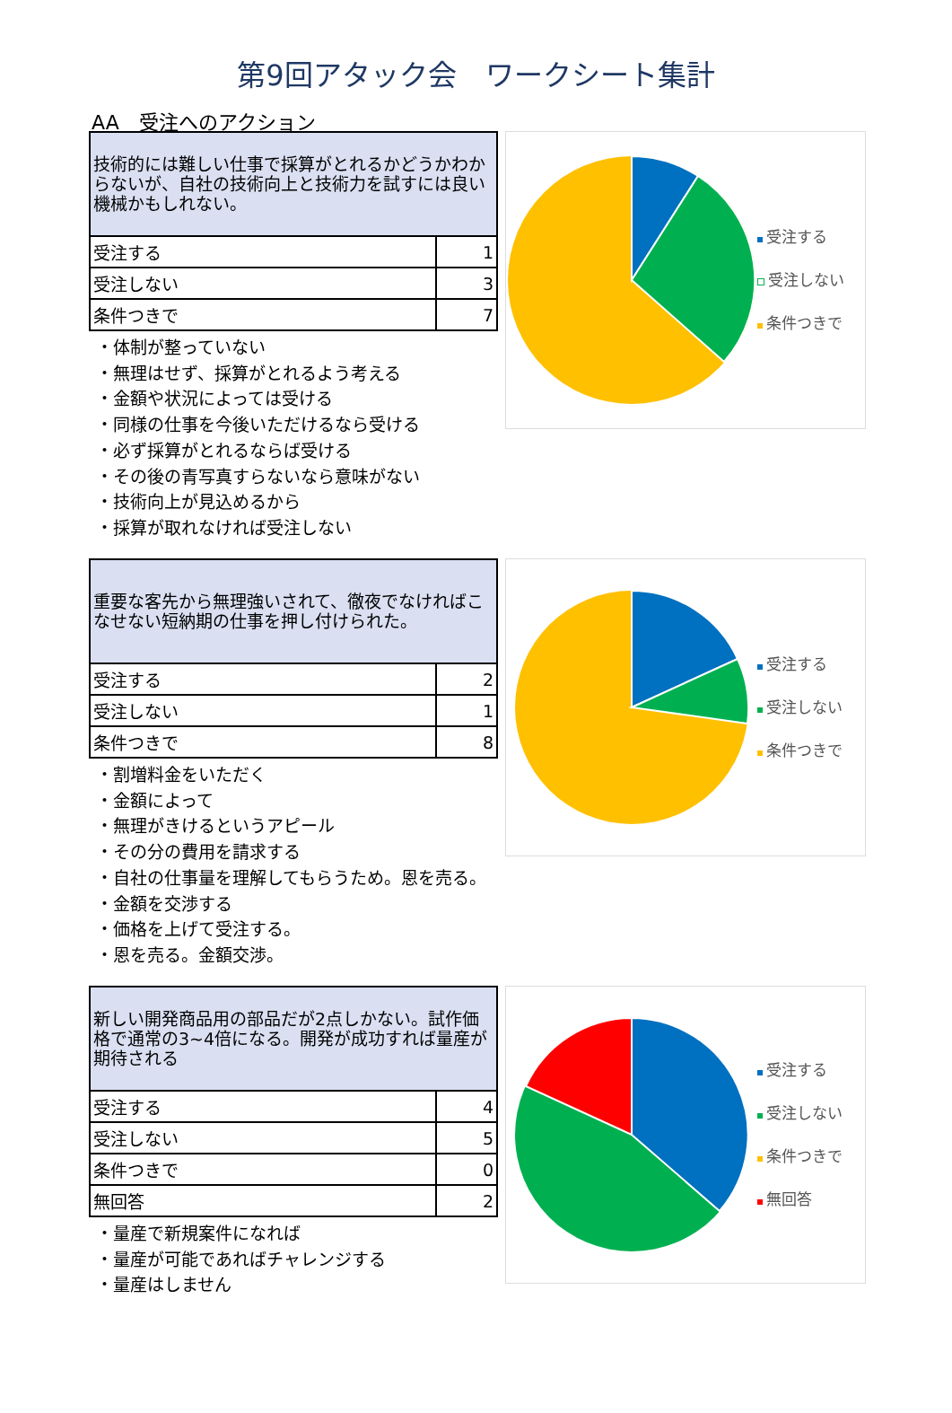第9回アタック会　ワークシート集計
AA　受注へのアクション
| 技術的には難しい仕事で採算がとれるかどうかわからないが、自社の技術向上と技術力を試すには良い機械かもしれない。 | |
| 受注する | 1 |
| 受注しない | 3 |
| 条件つきで | 7 |
・体制が整っていない
・無理はせず、採算がとれるよう考える
・金額や状況によっては受ける
・同様の仕事を今後いただけるなら受ける
・必ず採算がとれるならば受ける
・その後の青写真すらないなら意味がない
・技術向上が見込めるから
・採算が取れなければ受注しない
受注する
受注しない
条件つきで
| 重要な客先から無理強いされて、徹夜でなければこなせない短納期の仕事を押し付けられた。 | |
| 受注する | 2 |
| 受注しない | 1 |
| 条件つきで | 8 |
・割増料金をいただく
・金額によって
・無理がきけるというアピール
・その分の費用を請求する
・自社の仕事量を理解してもらうため。恩を売る。
・金額を交渉する
・価格を上げて受注する。
・恩を売る。金額交渉。
受注する
受注しない
条件つきで
| 新しい開発商品用の部品だが2点しかない。試作価格で通常の3~4倍になる。開発が成功すれば量産が期待される | |
| 受注する | 4 |
| 受注しない | 5 |
| 条件つきで | 0 |
| 無回答 | 2 |
・量産で新規案件になれば
・量産が可能であればチャレンジする
・量産はしません
受注する
受注しない
条件つきで
無回答